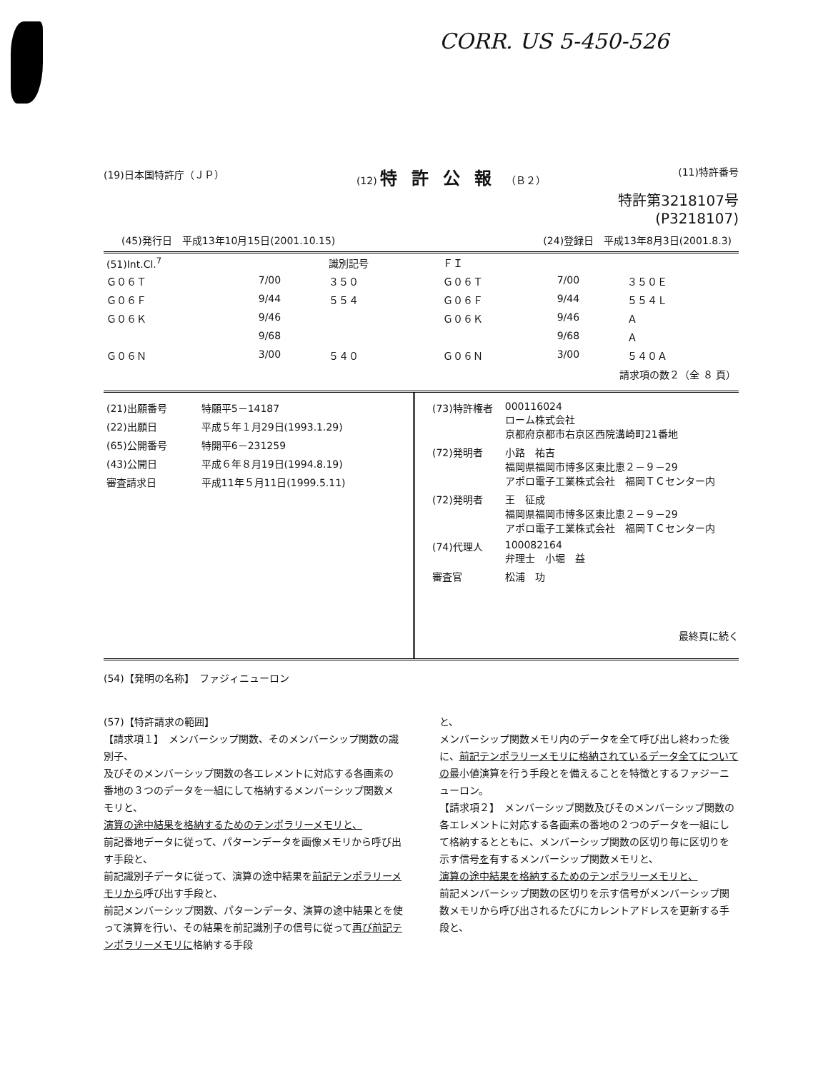CORR. US 5-450-526
(19)日本国特許庁（ＪＰ） (12) 特許公報（Ｂ２） (11)特許番号
特許第3218107号
(P3218107)
(45)発行日　平成13年10月15日(2001.10.15) (24)登録日　平成13年8月3日(2001.8.3)
| (51)Int.Cl.<sup>7</sup> | | 識別記号 | ＦＩ | | |
| Ｇ０６Ｔ | 7/00 | ３５０ | Ｇ０６Ｔ | 7/00 | ３５０Ｅ |
| Ｇ０６Ｆ | 9/44 | ５５４ | Ｇ０６Ｆ | 9/44 | ５５４Ｌ |
| Ｇ０６Ｋ | 9/46 | | Ｇ０６Ｋ | 9/46 | Ａ |
| | 9/68 | | | 9/68 | Ａ |
| Ｇ０６Ｎ | 3/00 | ５４０ | Ｇ０６Ｎ | 3/00 | ５４０Ａ |
| 請求項の数２（全 ８ 頁） | | | | | |
| (21)出願番号 | 特願平5－14187 |
| (22)出願日 | 平成５年１月29日(1993.1.29) |
| (65)公開番号 | 特開平6－231259 |
| (43)公開日 | 平成６年８月19日(1994.8.19) |
| 審査請求日 | 平成11年５月11日(1999.5.11) |
| (73)特許権者 | 000116024 ローム株式会社 京都府京都市右京区西院溝崎町21番地 |
| (72)発明者 | 小路 祐吉 福岡県福岡市博多区東比恵２－９－29 アポロ電子工業株式会社 福岡ＴＣセンター内 |
| (72)発明者 | 王 征成 福岡県福岡市博多区東比恵２－９－29 アポロ電子工業株式会社 福岡ＴＣセンター内 |
| (74)代理人 | 100082164 弁理士 小堀 益 |
| 審査官 | 松浦 功 |
最終頁に続く
(54)【発明の名称】　ファジィニューロン
(57)【特許請求の範囲】
【請求項１】　メンバーシップ関数、そのメンバーシップ関数の識別子、
及びそのメンバーシップ関数の各エレメントに対応する各画素の番地の３つのデータを一組にして格納するメンバーシップ関数メモリと、
演算の途中結果を格納するためのテンポラリーメモリと、
前記番地データに従って、パターンデータを画像メモリから呼び出す手段と、
前記識別子データに従って、演算の途中結果を前記テンポラリーメモリから呼び出す手段と、
前記メンバーシップ関数、パターンデータ、演算の途中結果とを使って演算を行い、その結果を前記識別子の信号に従って再び前記テンポラリーメモリに格納する手段
と、
メンバーシップ関数メモリ内のデータを全て呼び出し終わった後に、前記テンポラリーメモリに格納されているデータ全てについての最小値演算を行う手段とを備えることを特徴とするファジーニューロン。
【請求項２】　メンバーシップ関数及びそのメンバーシップ関数の各エレメントに対応する各画素の番地の２つのデータを一組にして格納するとともに、メンバーシップ関数の区切り毎に区切りを示す信号を有するメンバーシップ関数メモリと、
演算の途中結果を格納するためのテンポラリーメモリと、
前記メンバーシップ関数の区切りを示す信号がメンバーシップ関数メモリから呼び出されるたびにカレントアドレスを更新する手段と、